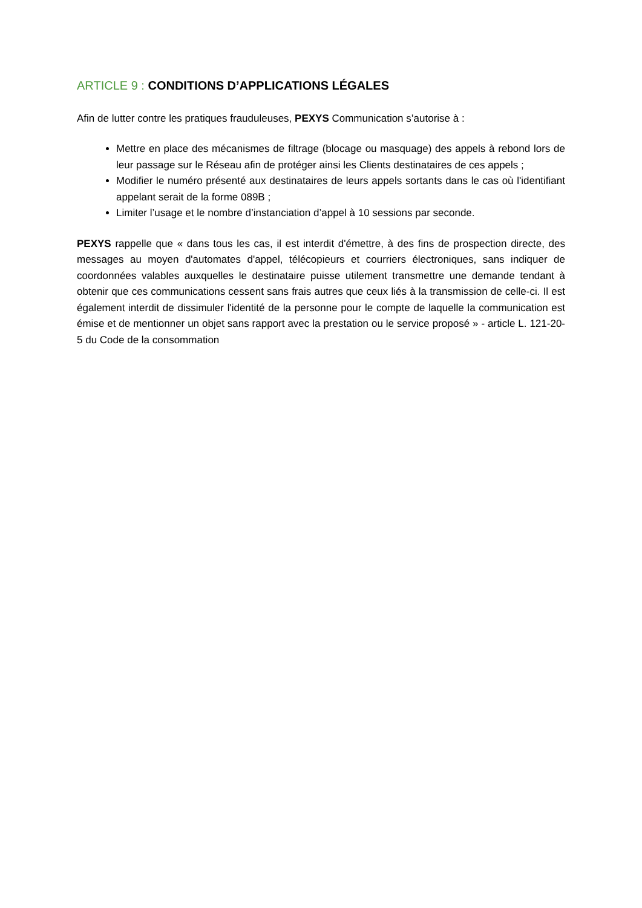ARTICLE 9 : CONDITIONS D’APPLICATIONS LÉGALES
Afin de lutter contre les pratiques frauduleuses, PEXYS Communication s’autorise à :
Mettre en place des mécanismes de filtrage (blocage ou masquage) des appels à rebond lors de leur passage sur le Réseau afin de protéger ainsi les Clients destinataires de ces appels ;
Modifier le numéro présenté aux destinataires de leurs appels sortants dans le cas où l'identifiant appelant serait de la forme 089B ;
Limiter l’usage et le nombre d’instanciation d’appel à 10 sessions par seconde.
PEXYS rappelle que « dans tous les cas, il est interdit d'émettre, à des fins de prospection directe, des messages au moyen d'automates d'appel, télécopieurs et courriers électroniques, sans indiquer de coordonnées valables auxquelles le destinataire puisse utilement transmettre une demande tendant à obtenir que ces communications cessent sans frais autres que ceux liés à la transmission de celle-ci. Il est également interdit de dissimuler l'identité de la personne pour le compte de laquelle la communication est émise et de mentionner un objet sans rapport avec la prestation ou le service proposé » - article L. 121-20-5 du Code de la consommation